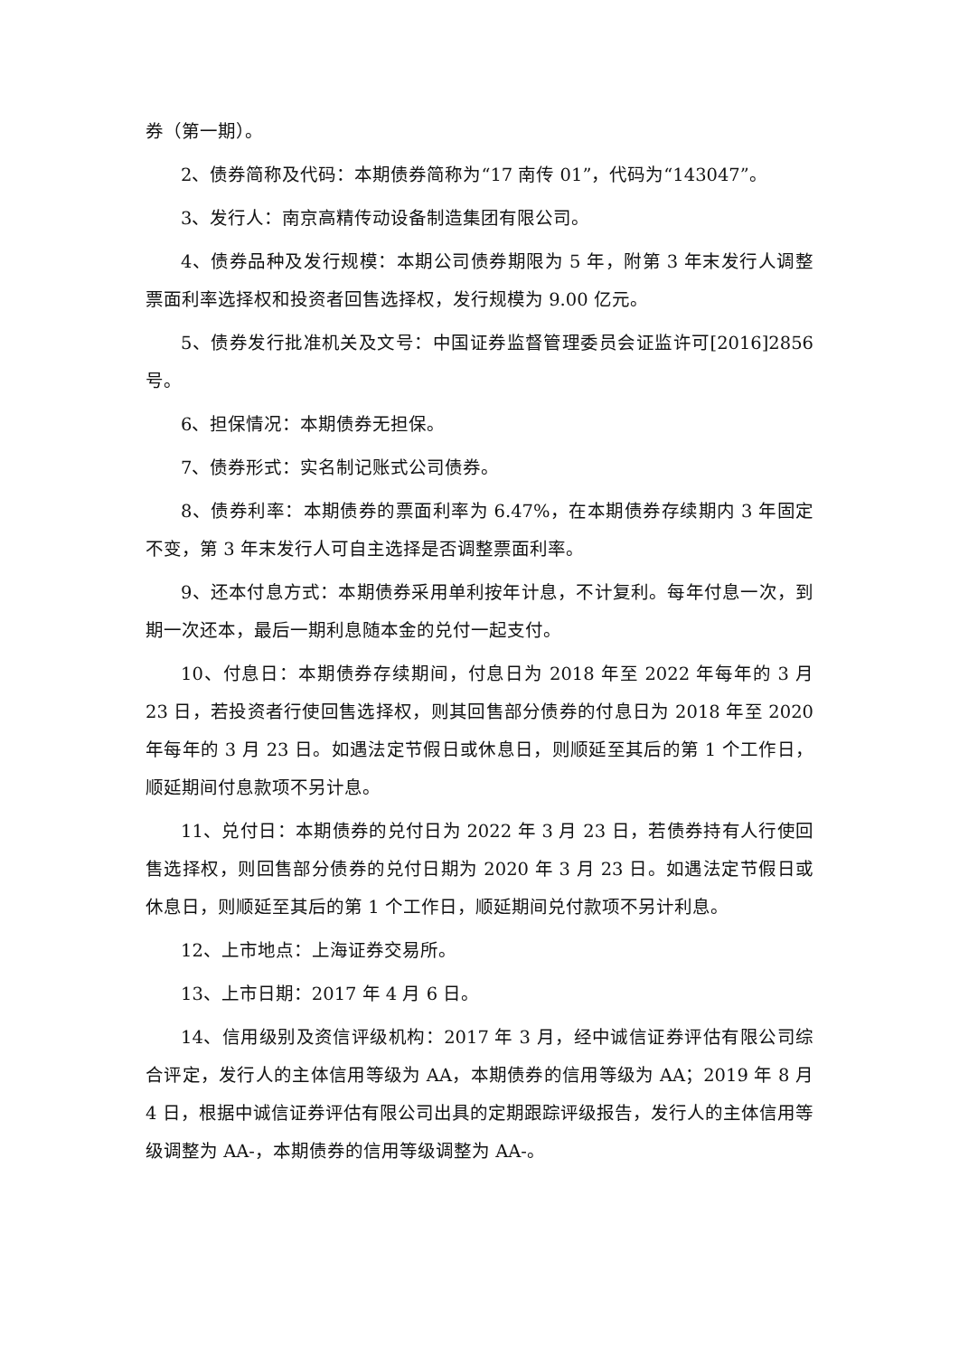券（第一期）。
2、债券简称及代码：本期债券简称为“17 南传 01”，代码为“143047”。
3、发行人：南京高精传动设备制造集团有限公司。
4、债券品种及发行规模：本期公司债券期限为 5 年，附第 3 年末发行人调整票面利率选择权和投资者回售选择权，发行规模为 9.00 亿元。
5、债券发行批准机关及文号：中国证券监督管理委员会证监许可[2016]2856 号。
6、担保情况：本期债券无担保。
7、债券形式：实名制记账式公司债券。
8、债券利率：本期债券的票面利率为 6.47%，在本期债券存续期内 3 年固定不变，第 3 年末发行人可自主选择是否调整票面利率。
9、还本付息方式：本期债券采用单利按年计息，不计复利。每年付息一次，到期一次还本，最后一期利息随本金的兑付一起支付。
10、付息日：本期债券存续期间，付息日为 2018 年至 2022 年每年的 3 月 23 日，若投资者行使回售选择权，则其回售部分债券的付息日为 2018 年至 2020 年每年的 3 月 23 日。如遇法定节假日或休息日，则顺延至其后的第 1 个工作日，顺延期间付息款项不另计息。
11、兑付日：本期债券的兑付日为 2022 年 3 月 23 日，若债券持有人行使回售选择权，则回售部分债券的兑付日期为 2020 年 3 月 23 日。如遇法定节假日或休息日，则顺延至其后的第 1 个工作日，顺延期间兑付款项不另计利息。
12、上市地点：上海证券交易所。
13、上市日期：2017 年 4 月 6 日。
14、信用级别及资信评级机构：2017 年 3 月，经中诚信证券评估有限公司综合评定，发行人的主体信用等级为 AA，本期债券的信用等级为 AA；2019 年 8 月 4 日，根据中诚信证券评估有限公司出具的定期跟踪评级报告，发行人的主体信用等级调整为 AA-，本期债券的信用等级调整为 AA-。